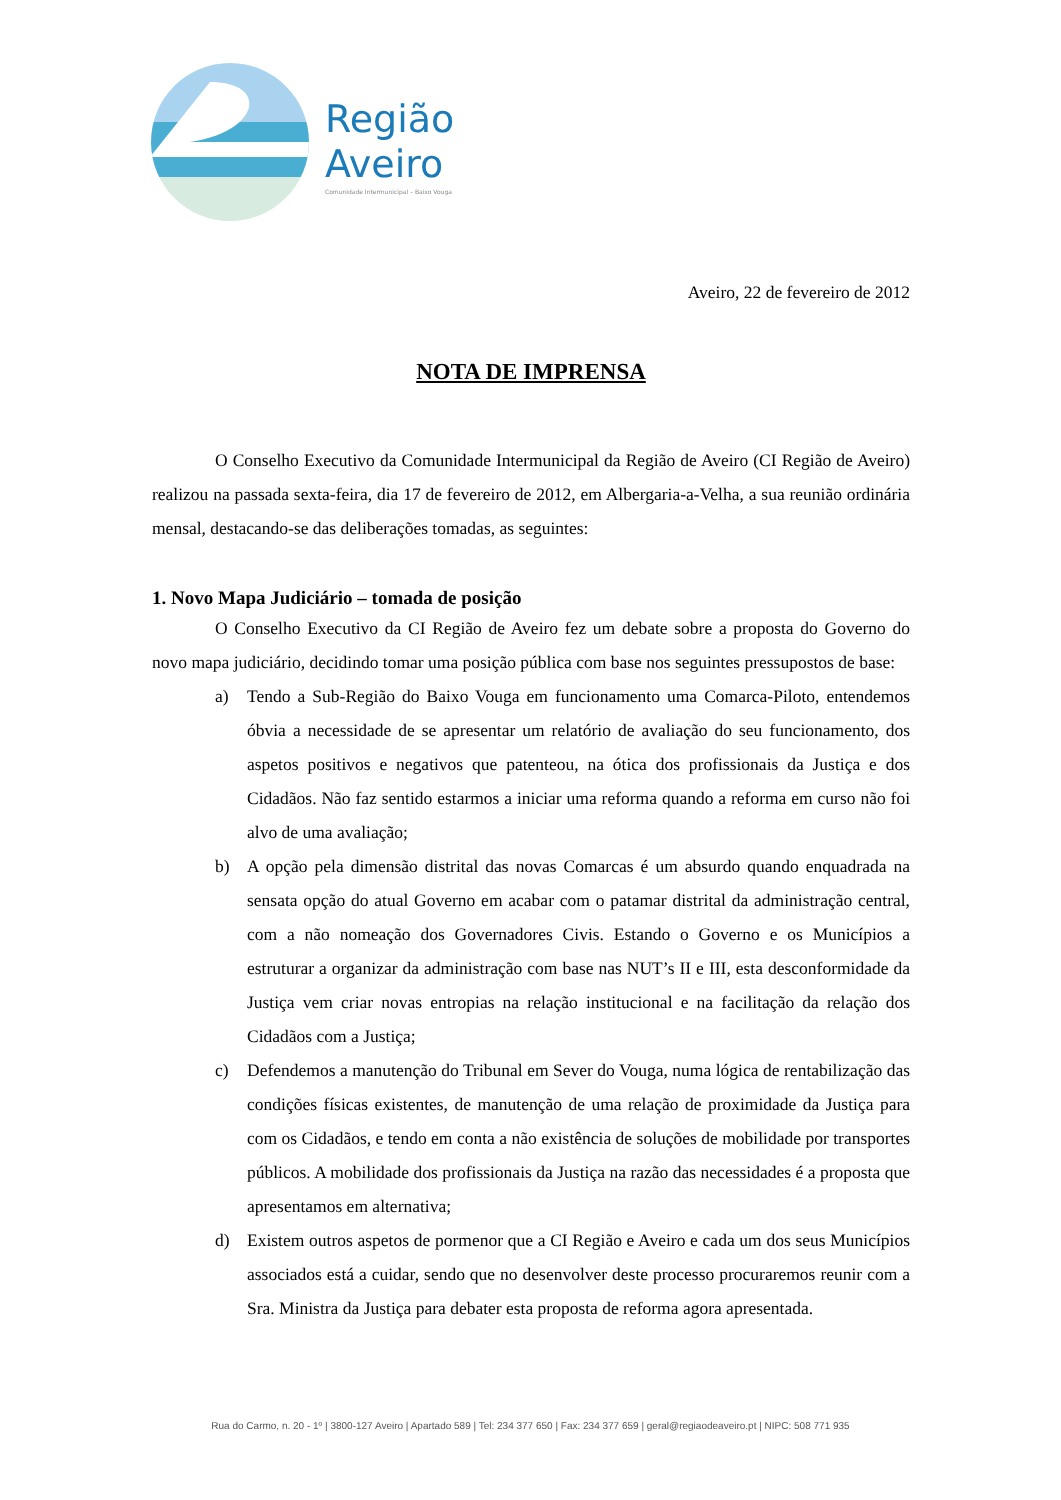Região
Aveiro
Comunidade Intermunicipal – Baixo Vouga
Aveiro, 22 de fevereiro de 2012
NOTA DE IMPRENSA
O Conselho Executivo da Comunidade Intermunicipal da Região de Aveiro (CI Região de Aveiro) realizou na passada sexta-feira, dia 17 de fevereiro de 2012, em Albergaria-a-Velha, a sua reunião ordinária mensal, destacando-se das deliberações tomadas, as seguintes:
1. Novo Mapa Judiciário – tomada de posição
O Conselho Executivo da CI Região de Aveiro fez um debate sobre a proposta do Governo do novo mapa judiciário, decidindo tomar uma posição pública com base nos seguintes pressupostos de base:
a) Tendo a Sub-Região do Baixo Vouga em funcionamento uma Comarca-Piloto, entendemos óbvia a necessidade de se apresentar um relatório de avaliação do seu funcionamento, dos aspetos positivos e negativos que patenteou, na ótica dos profissionais da Justiça e dos Cidadãos. Não faz sentido estarmos a iniciar uma reforma quando a reforma em curso não foi alvo de uma avaliação;
b) A opção pela dimensão distrital das novas Comarcas é um absurdo quando enquadrada na sensata opção do atual Governo em acabar com o patamar distrital da administração central, com a não nomeação dos Governadores Civis. Estando o Governo e os Municípios a estruturar a organizar da administração com base nas NUT’s II e III, esta desconformidade da Justiça vem criar novas entropias na relação institucional e na facilitação da relação dos Cidadãos com a Justiça;
c) Defendemos a manutenção do Tribunal em Sever do Vouga, numa lógica de rentabilização das condições físicas existentes, de manutenção de uma relação de proximidade da Justiça para com os Cidadãos, e tendo em conta a não existência de soluções de mobilidade por transportes públicos. A mobilidade dos profissionais da Justiça na razão das necessidades é a proposta que apresentamos em alternativa;
d) Existem outros aspetos de pormenor que a CI Região e Aveiro e cada um dos seus Municípios associados está a cuidar, sendo que no desenvolver deste processo procuraremos reunir com a Sra. Ministra da Justiça para debater esta proposta de reforma agora apresentada.
Rua do Carmo, n. 20 - 1º | 3800-127 Aveiro | Apartado 589 | Tel: 234 377 650 | Fax: 234 377 659 | geral@regiaodeaveiro.pt | NIPC: 508 771 935